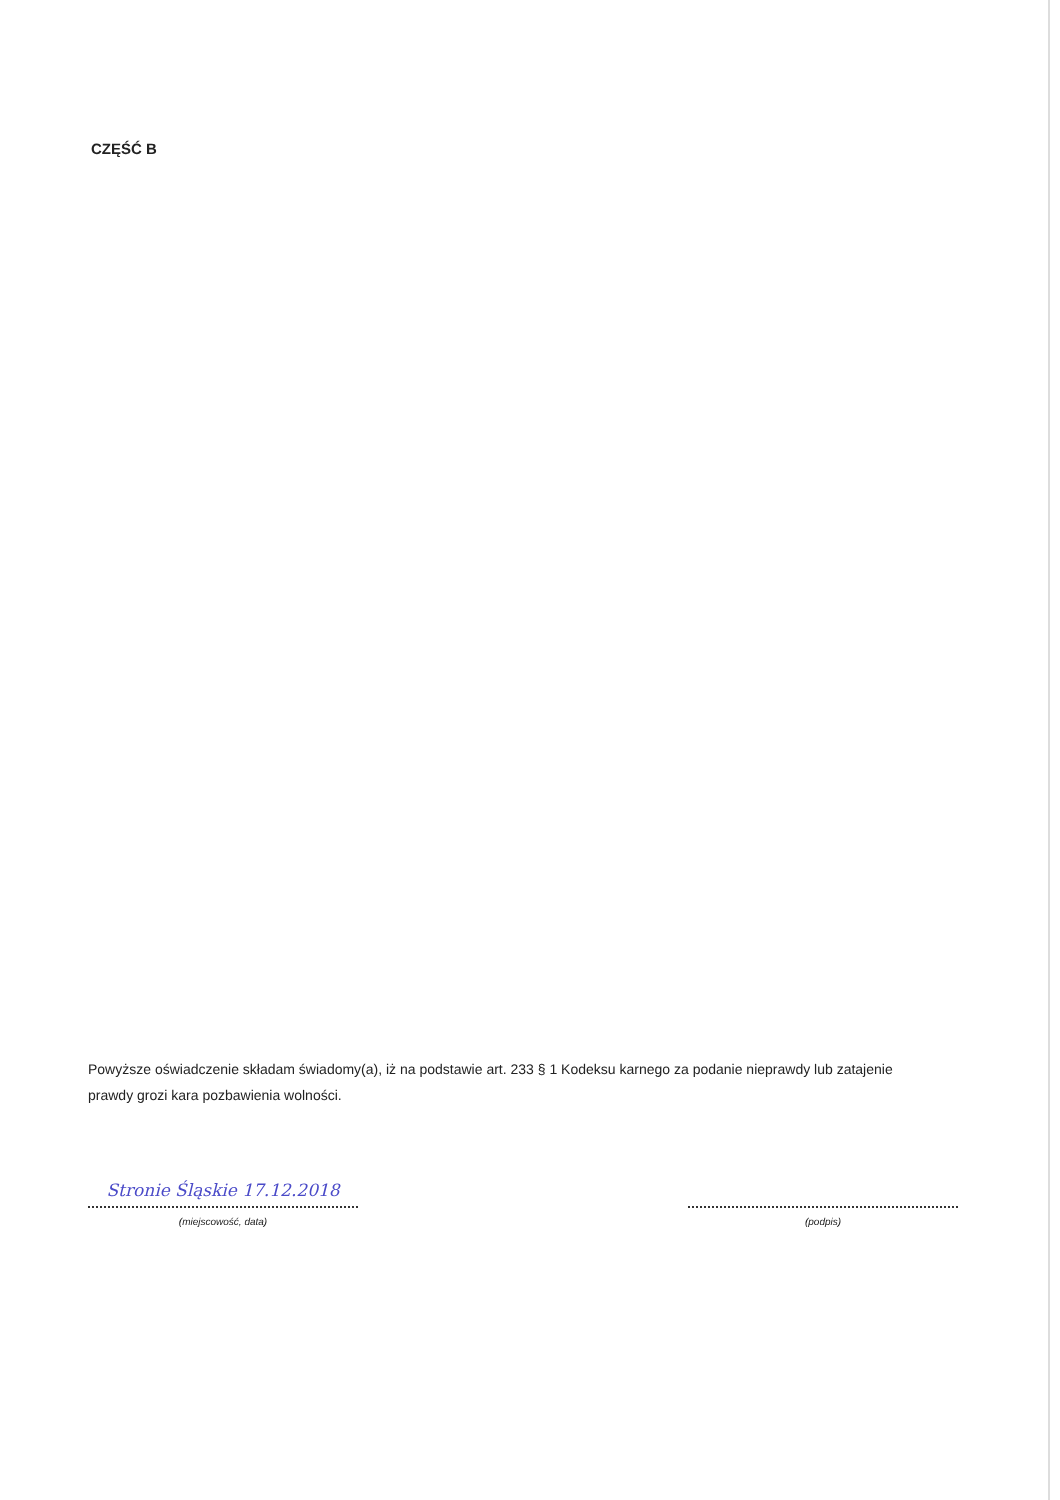CZĘŚĆ B
Powyższe oświadczenie składam świadomy(a), iż na podstawie art. 233 § 1 Kodeksu karnego za podanie nieprawdy lub zatajenie prawdy grozi kara pozbawienia wolności.
Stronie Śląskie 17.12.2018
(miejscowość, data)
(podpis)